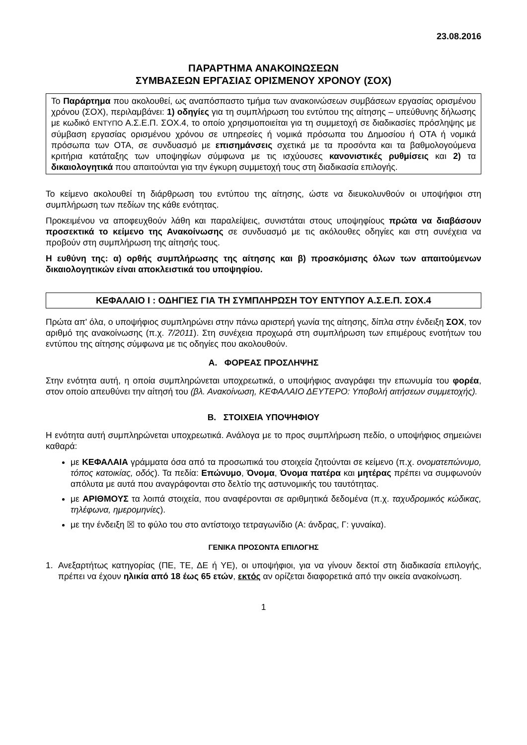23.08.2016
ΠΑΡΑΡΤΗΜΑ ΑΝΑΚΟΙΝΩΣΕΩΝ
ΣΥΜΒΑΣΕΩΝ ΕΡΓΑΣΙΑΣ ΟΡΙΣΜΕΝΟΥ ΧΡΟΝΟΥ (ΣΟΧ)
Το Παράρτημα που ακολουθεί, ως αναπόσπαστο τμήμα των ανακοινώσεων συμβάσεων εργασίας ορισμένου χρόνου (ΣΟΧ), περιλαμβάνει: 1) οδηγίες για τη συμπλήρωση του εντύπου της αίτησης – υπεύθυνης δήλωσης με κωδικό ΕΝΤΥΠΟ Α.Σ.Ε.Π. ΣΟΧ.4, το οποίο χρησιμοποιείται για τη συμμετοχή σε διαδικασίες πρόσληψης με σύμβαση εργασίας ορισμένου χρόνου σε υπηρεσίες ή νομικά πρόσωπα του Δημοσίου ή ΟΤΑ ή νομικά πρόσωπα των ΟΤΑ, σε συνδυασμό με επισημάνσεις σχετικά με τα προσόντα και τα βαθμολογούμενα κριτήρια κατάταξης των υποψηφίων σύμφωνα με τις ισχύουσες κανονιστικές ρυθμίσεις και 2) τα δικαιολογητικά που απαιτούνται για την έγκυρη συμμετοχή τους στη διαδικασία επιλογής.
Το κείμενο ακολουθεί τη διάρθρωση του εντύπου της αίτησης, ώστε να διευκολυνθούν οι υποψήφιοι στη συμπλήρωση των πεδίων της κάθε ενότητας.
Προκειμένου να αποφευχθούν λάθη και παραλείψεις, συνιστάται στους υποψηφίους πρώτα να διαβάσουν προσεκτικά το κείμενο της Ανακοίνωσης σε συνδυασμό με τις ακόλουθες οδηγίες και στη συνέχεια να προβούν στη συμπλήρωση της αίτησής τους.
Η ευθύνη της: α) ορθής συμπλήρωσης της αίτησης και β) προσκόμισης όλων των απαιτούμενων δικαιολογητικών είναι αποκλειστικά του υποψηφίου.
ΚΕΦΑΛΑΙΟ I : ΟΔΗΓΙΕΣ ΓΙΑ ΤΗ ΣΥΜΠΛΗΡΩΣΗ ΤΟΥ ΕΝΤΥΠΟΥ Α.Σ.Ε.Π. ΣΟΧ.4
Πρώτα απ' όλα, ο υποψήφιος συμπληρώνει στην πάνω αριστερή γωνία της αίτησης, δίπλα στην ένδειξη ΣΟΧ, τον αριθμό της ανακοίνωσης (π.χ. 7/2011). Στη συνέχεια προχωρά στη συμπλήρωση των επιμέρους ενοτήτων του εντύπου της αίτησης σύμφωνα με τις οδηγίες που ακολουθούν.
Α. ΦΟΡΕΑΣ ΠΡΟΣΛΗΨΗΣ
Στην ενότητα αυτή, η οποία συμπληρώνεται υποχρεωτικά, ο υποψήφιος αναγράφει την επωνυμία του φορέα, στον οποίο απευθύνει την αίτησή του (βλ. Ανακοίνωση, ΚΕΦΑΛΑΙΟ ΔΕΥΤΕΡΟ: Υποβολή αιτήσεων συμμετοχής).
Β. ΣΤΟΙΧΕΙΑ ΥΠΟΨΗΦΙΟΥ
Η ενότητα αυτή συμπληρώνεται υποχρεωτικά. Ανάλογα με το προς συμπλήρωση πεδίο, ο υποψήφιος σημειώνει καθαρά:
με ΚΕΦΑΛΑΙΑ γράμματα όσα από τα προσωπικά του στοιχεία ζητούνται σε κείμενο (π.χ. ονοματεπώνυμο, τόπος κατοικίας, οδός). Τα πεδία: Επώνυμο, Όνομα, Όνομα πατέρα και μητέρας πρέπει να συμφωνούν απόλυτα με αυτά που αναγράφονται στο δελτίο της αστυνομικής του ταυτότητας.
με ΑΡΙΘΜΟΥΣ τα λοιπά στοιχεία, που αναφέρονται σε αριθμητικά δεδομένα (π.χ. ταχυδρομικός κώδικας, τηλέφωνα, ημερομηνίες).
με την ένδειξη ☒ το φύλο του στο αντίστοιχο τετραγωνίδιο (Α: άνδρας, Γ: γυναίκα).
ΓΕΝΙΚΑ ΠΡΟΣΟΝΤΑ ΕΠΙΛΟΓΗΣ
1. Ανεξαρτήτως κατηγορίας (ΠΕ, ΤΕ, ΔΕ ή ΥΕ), οι υποψήφιοι, για να γίνουν δεκτοί στη διαδικασία επιλογής, πρέπει να έχουν ηλικία από 18 έως 65 ετών, εκτός αν ορίζεται διαφορετικά από την οικεία ανακοίνωση.
1